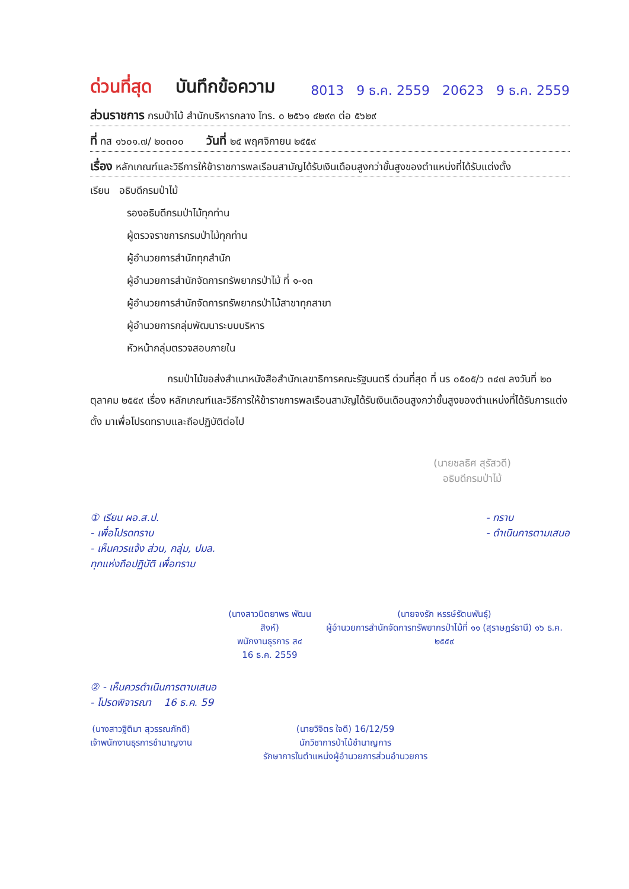ด่วนที่สุด บันทึกข้อความ
8013 9 ธ.ค. 2559 20623 9 ธ.ค. 2559
ส่วนราชการ กรมป่าไม้ สำนักบริหารกลาง โทร. ๐ ๒๕๖๑ ๔๒๙๓ ต่อ ๕๖๒๙
ที่ ทส ๑๖๐๑.๗/ ๒๐๓๐๐ วันที่ ๒๕ พฤศจิกายน ๒๕๕๙
เรื่อง หลักเกณฑ์และวิธีการให้ข้าราชการพลเรือนสามัญได้รับเงินเดือนสูงกว่าขั้นสูงของตำแหน่งที่ได้รับแต่งตั้ง
เรียน อธิบดีกรมป่าไม้
รองอธิบดีกรมป่าไม้ทุกท่าน
ผู้ตรวจราชการกรมป่าไม้ทุกท่าน
ผู้อำนวยการสำนักทุกสำนัก
ผู้อำนวยการสำนักจัดการทรัพยากรป่าไม้ ที่ ๑-๑๓
ผู้อำนวยการสำนักจัดการทรัพยากรป่าไม้สาขาทุกสาขา
ผู้อำนวยการกลุ่มพัฒนาระบบบริหาร
หัวหน้ากลุ่มตรวจสอบภายใน
กรมป่าไม้ขอส่งสำเนาหนังสือสำนักเลขาธิการคณะรัฐมนตรี ด่วนที่สุด ที่ นร ๐๕๐๕/ว ๓๔๗ ลงวันที่ ๒๐ ตุลาคม ๒๕๕๙ เรื่อง หลักเกณฑ์และวิธีการให้ข้าราชการพลเรือนสามัญได้รับเงินเดือนสูงกว่าขั้นสูงของตำแหน่งที่ได้รับการแต่งตั้ง มาเพื่อโปรดทราบและถือปฏิบัติต่อไป
(นายชลธิศ สุรัสวดี)
อธิบดีกรมป่าไม้
① เรียน ผอ.ส.ป.
- เพื่อโปรดทราบ
- เห็นควรแจ้ง ส่วน, กลุ่ม, ปมล.
ทุกแห่งถือปฏิบัติ เพื่อทราบ
- ทราบ
- ดำเนินการตามเสนอ
(นางสาวนิตยาพร พัฒนสิงห์)
พนักงานธุรการ ส๔
16 ธ.ค. 2559
(นายจงรัก หรรษ์รัตนพันธุ์)
ผู้อำนวยการสำนักจัดการทรัพยากรป่าไม้ที่ ๑๑ (สุราษฎร์ธานี) ๑๖ ธ.ค. ๒๕๕๙
② - เห็นควรดำเนินการตามเสนอ
- โปรดพิจารณา 16 ธ.ค. 59
(นางสาวฐิติมา สุวรรณภักดี)
เจ้าพนักงานธุรการชำนาญงาน
(นายวิจิตร ใจดี) 16/12/59
นักวิชาการป่าไม้ชำนาญการ
รักษาการในตำแหน่งผู้อำนวยการส่วนอำนวยการ